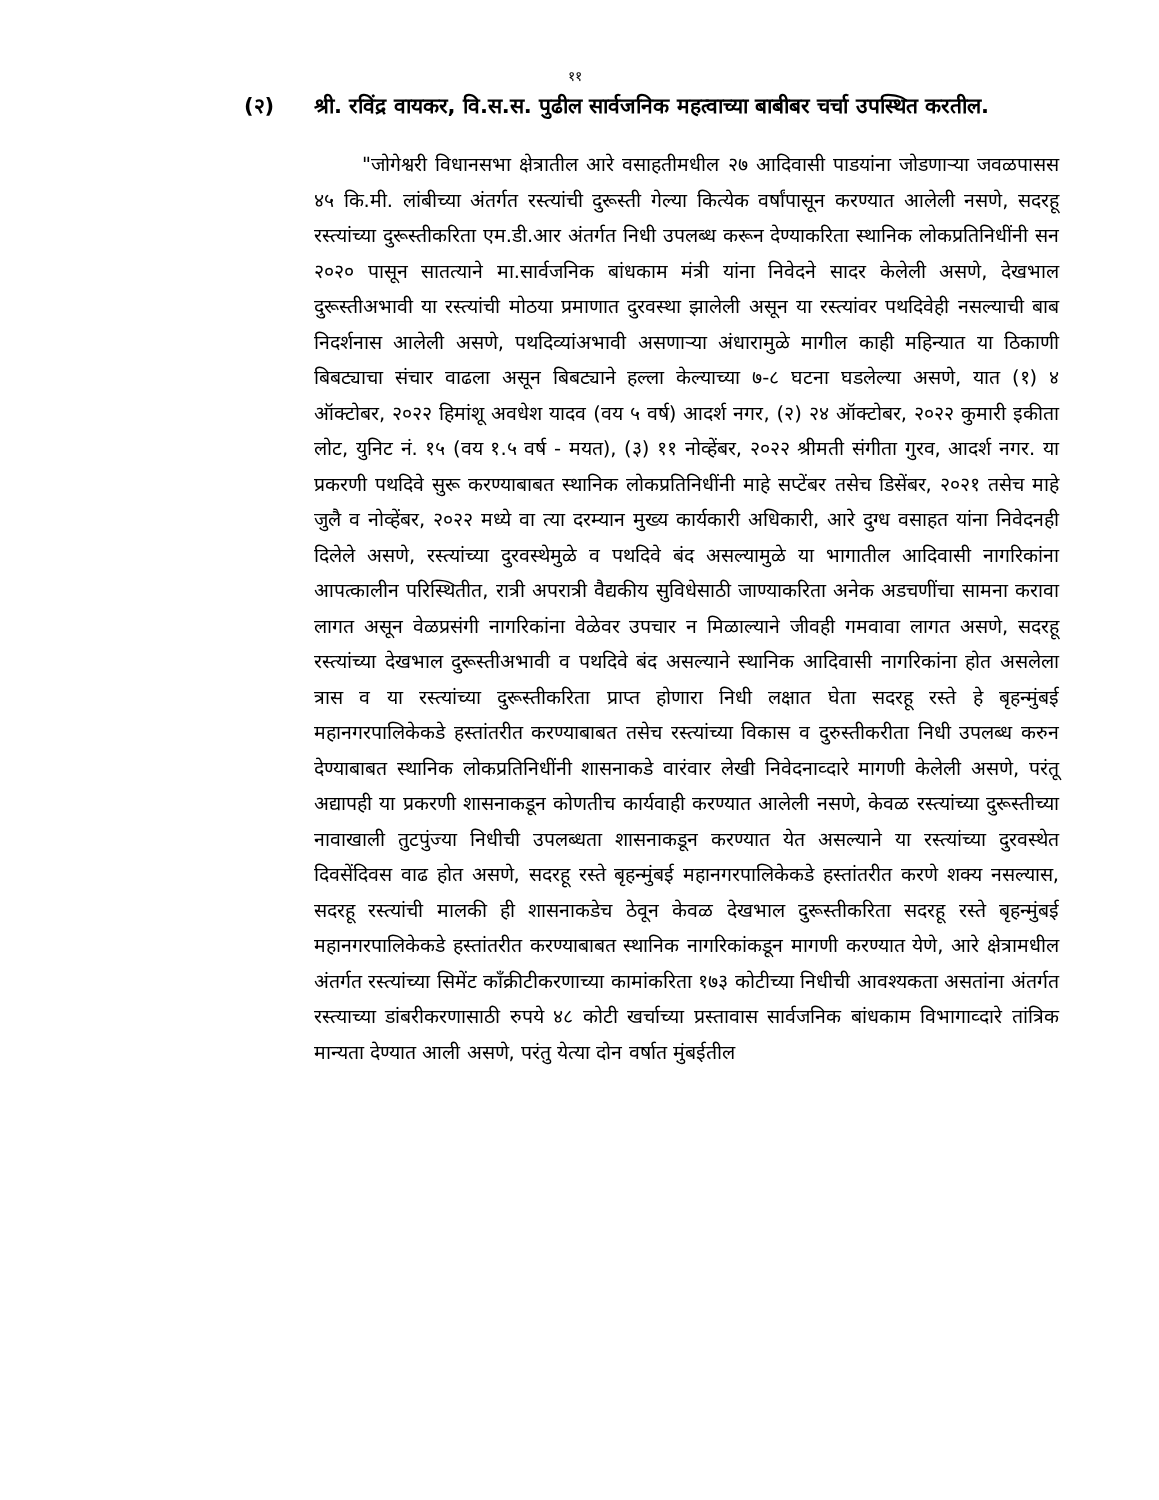११
(२) श्री. रविंद्र वायकर, वि.स.स. पुढील सार्वजनिक महत्वाच्या बाबीबर चर्चा उपस्थित करतील.
"जोगेश्वरी विधानसभा क्षेत्रातील आरे वसाहतीमधील २७ आदिवासी पाडयांना जोडणाऱ्या जवळपासस ४५ कि.मी. लांबीच्या अंतर्गत रस्त्यांची दुरूस्ती गेल्या कित्येक वर्षांपासून करण्यात आलेली नसणे, सदरहू रस्त्यांच्या दुरूस्तीकरिता एम.डी.आर अंतर्गत निधी उपलब्ध करून देण्याकरिता स्थानिक लोकप्रतिनिधींनी सन २०२० पासून सातत्याने मा.सार्वजनिक बांधकाम मंत्री यांना निवेदने सादर केलेली असणे, देखभाल दुरूस्तीअभावी या रस्त्यांची मोठया प्रमाणात दुरवस्था झालेली असून या रस्त्यांवर पथदिवेही नसल्याची बाब निदर्शनास आलेली असणे, पथदिव्यांअभावी असणाऱ्या अंधारामुळे मागील काही महिन्यात या ठिकाणी बिबट्याचा संचार वाढला असून बिबट्याने हल्ला केल्याच्या ७-८ घटना घडलेल्या असणे, यात (१) ४ ऑक्टोबर, २०२२ हिमांशू अवधेश यादव (वय ५ वर्ष) आदर्श नगर, (२) २४ ऑक्टोबर, २०२२ कुमारी इकीता लोट, युनिट नं. १५ (वय १.५ वर्ष - मयत), (३) ११ नोव्हेंबर, २०२२ श्रीमती संगीता गुरव, आदर्श नगर. या प्रकरणी पथदिवे सुरू करण्याबाबत स्थानिक लोकप्रतिनिधींनी माहे सप्टेंबर तसेच डिसेंबर, २०२१ तसेच माहे जुलै व नोव्हेंबर, २०२२ मध्ये वा त्या दरम्यान मुख्य कार्यकारी अधिकारी, आरे दुग्ध वसाहत यांना निवेदनही दिलेले असणे, रस्त्यांच्या दुरवस्थेमुळे व पथदिवे बंद असल्यामुळे या भागातील आदिवासी नागरिकांना आपत्कालीन परिस्थितीत, रात्री अपरात्री वैद्यकीय सुविधेसाठी जाण्याकरिता अनेक अडचणींचा सामना करावा लागत असून वेळप्रसंगी नागरिकांना वेळेवर उपचार न मिळाल्याने जीवही गमवावा लागत असणे, सदरहू रस्त्यांच्या देखभाल दुरूस्तीअभावी व पथदिवे बंद असल्याने स्थानिक आदिवासी नागरिकांना होत असलेला त्रास व या रस्त्यांच्या दुरूस्तीकरिता प्राप्त होणारा निधी लक्षात घेता सदरहू रस्ते हे बृहन्मुंबई महानगरपालिकेकडे हस्तांतरीत करण्याबाबत तसेच रस्त्यांच्या विकास व दुरुस्तीकरीता निधी उपलब्ध करुन देण्याबाबत स्थानिक लोकप्रतिनिधींनी शासनाकडे वारंवार लेखी निवेदनाव्दारे मागणी केलेली असणे, परंतू अद्यापही या प्रकरणी शासनाकडून कोणतीच कार्यवाही करण्यात आलेली नसणे, केवळ रस्त्यांच्या दुरूस्तीच्या नावाखाली तुटपुंज्या निधीची उपलब्धता शासनाकडून करण्यात येत असल्याने या रस्त्यांच्या दुरवस्थेत दिवसेंदिवस वाढ होत असणे, सदरहू रस्ते बृहन्मुंबई महानगरपालिकेकडे हस्तांतरीत करणे शक्य नसल्यास, सदरहू रस्त्यांची मालकी ही शासनाकडेच ठेवून केवळ देखभाल दुरूस्तीकरिता सदरहू रस्ते बृहन्मुंबई महानगरपालिकेकडे हस्तांतरीत करण्याबाबत स्थानिक नागरिकांकडून मागणी करण्यात येणे, आरे क्षेत्रामधील अंतर्गत रस्त्यांच्या सिमेंट कॉंक्रीटीकरणाच्या कामांकरिता १७३ कोटीच्या निधीची आवश्यकता असतांना अंतर्गत रस्त्याच्या डांबरीकरणासाठी रुपये ४८ कोटी खर्चाच्या प्रस्तावास सार्वजनिक बांधकाम विभागाव्दारे तांत्रिक मान्यता देण्यात आली असणे, परंतु येत्या दोन वर्षात मुंबईतील